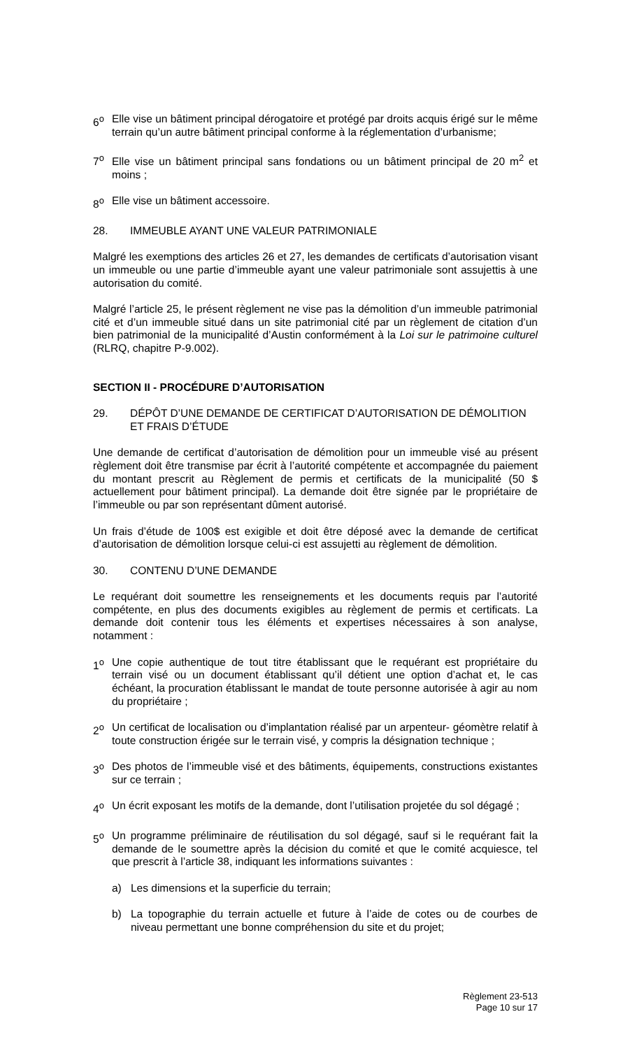6<sup>o</sup> Elle vise un bâtiment principal dérogatoire et protégé par droits acquis érigé sur le même terrain qu’un autre bâtiment principal conforme à la réglementation d’urbanisme;
7<sup>o</sup> Elle vise un bâtiment principal sans fondations ou un bâtiment principal de 20 m<sup>2</sup> et moins ;
8<sup>o</sup> Elle vise un bâtiment accessoire.
28. IMMEUBLE AYANT UNE VALEUR PATRIMONIALE
Malgré les exemptions des articles 26 et 27, les demandes de certificats d’autorisation visant un immeuble ou une partie d’immeuble ayant une valeur patrimoniale sont assujettis à une autorisation du comité.
Malgré l’article 25, le présent règlement ne vise pas la démolition d’un immeuble patrimonial cité et d’un immeuble situé dans un site patrimonial cité par un règlement de citation d’un bien patrimonial de la municipalité d’Austin conformément à la Loi sur le patrimoine culturel (RLRQ, chapitre P-9.002).
SECTION II - PROCÉDURE D’AUTORISATION
29. DÉPÔT D’UNE DEMANDE DE CERTIFICAT D’AUTORISATION DE DÉMOLITION ET FRAIS D’ÉTUDE
Une demande de certificat d’autorisation de démolition pour un immeuble visé au présent règlement doit être transmise par écrit à l’autorité compétente et accompagnée du paiement du montant prescrit au Règlement de permis et certificats de la municipalité (50 $ actuellement pour bâtiment principal). La demande doit être signée par le propriétaire de l’immeuble ou par son représentant dûment autorisé.
Un frais d’étude de 100$ est exigible et doit être déposé avec la demande de certificat d’autorisation de démolition lorsque celui-ci est assujetti au règlement de démolition.
30. CONTENU D’UNE DEMANDE
Le requérant doit soumettre les renseignements et les documents requis par l’autorité compétente, en plus des documents exigibles au règlement de permis et certificats. La demande doit contenir tous les éléments et expertises nécessaires à son analyse, notamment :
1<sup>o</sup> Une copie authentique de tout titre établissant que le requérant est propriétaire du terrain visé ou un document établissant qu’il détient une option d’achat et, le cas échéant, la procuration établissant le mandat de toute personne autorisée à agir au nom du propriétaire ;
2<sup>o</sup> Un certificat de localisation ou d’implantation réalisé par un arpenteur- géomètre relatif à toute construction érigée sur le terrain visé, y compris la désignation technique ;
3<sup>o</sup> Des photos de l’immeuble visé et des bâtiments, équipements, constructions existantes sur ce terrain ;
4<sup>o</sup> Un écrit exposant les motifs de la demande, dont l’utilisation projetée du sol dégagé ;
5<sup>o</sup> Un programme préliminaire de réutilisation du sol dégagé, sauf si le requérant fait la demande de le soumettre après la décision du comité et que le comité acquiesce, tel que prescrit à l’article 38, indiquant les informations suivantes :
a) Les dimensions et la superficie du terrain;
b) La topographie du terrain actuelle et future à l’aide de cotes ou de courbes de niveau permettant une bonne compréhension du site et du projet;
Règlement 23-513
Page 10 sur 17